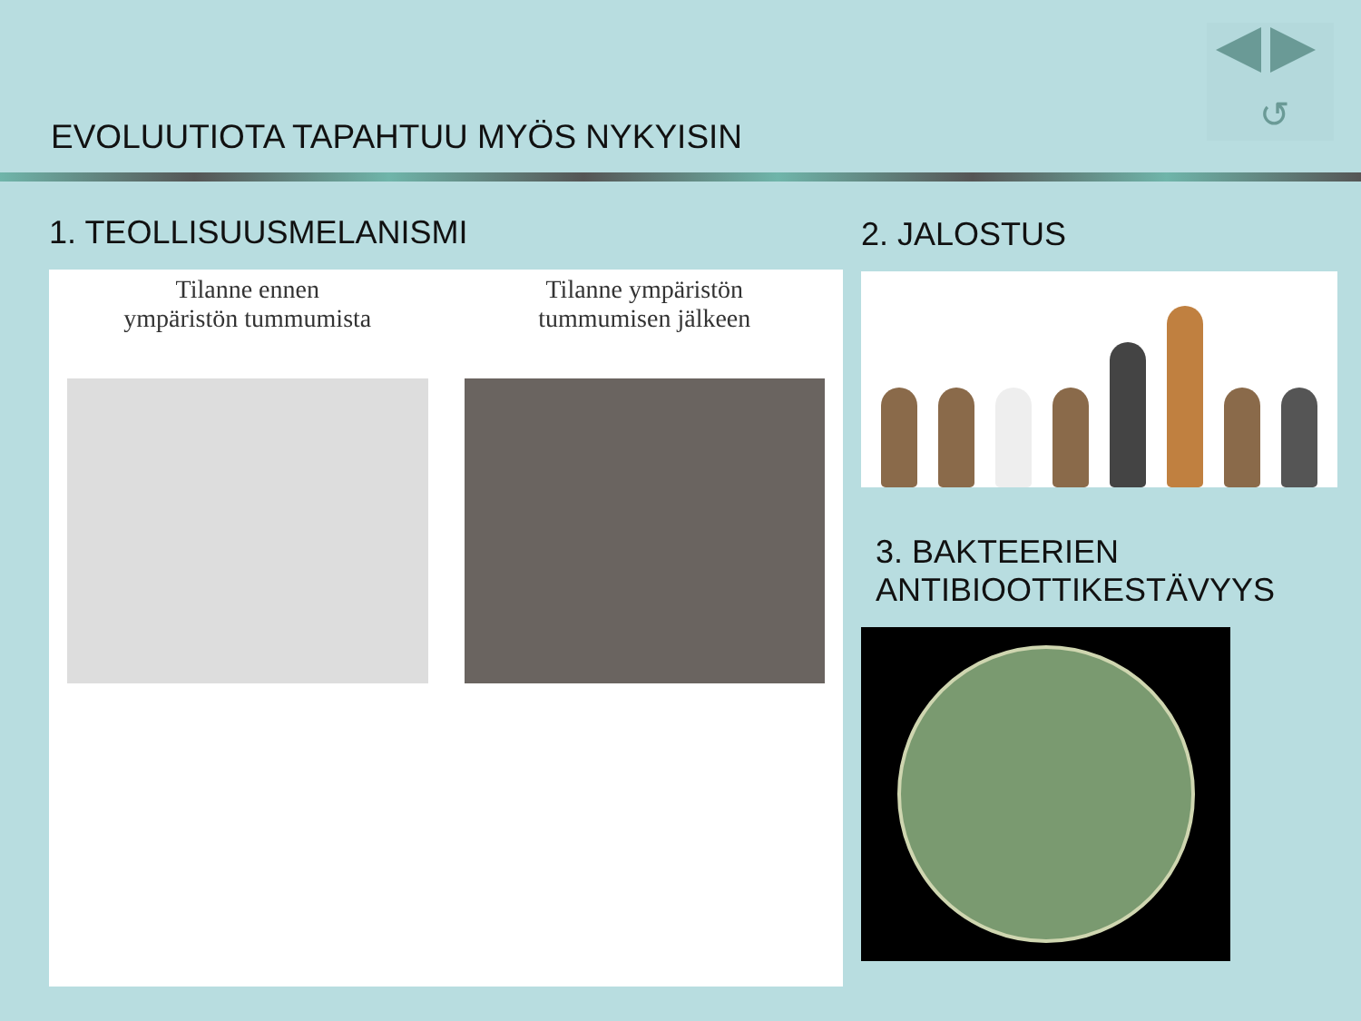↺
EVOLUUTIOTA TAPAHTUU MYÖS NYKYISIN
1. TEOLLISUUSMELANISMI
Tilanne ennen
ympäristön tummumista
Tilanne ympäristön
tummumisen jälkeen
2. JALOSTUS
3. BAKTEERIEN
ANTIBIOOTTIKESTÄVYYS